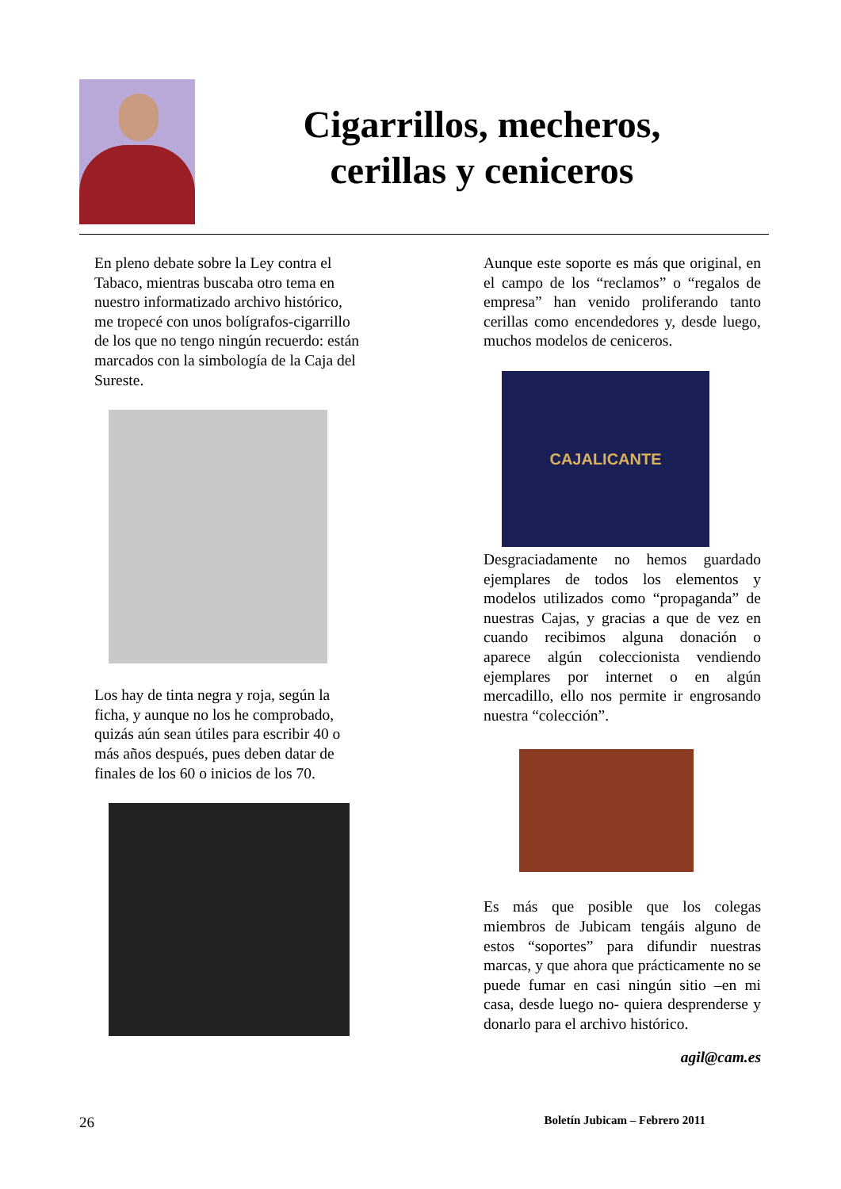Cigarrillos, mecheros,
cerillas y ceniceros
En pleno debate sobre la Ley contra el Tabaco, mientras buscaba otro tema en nuestro informatizado archivo histórico, me tropecé con unos bolígrafos-cigarrillo de los que no tengo ningún recuerdo: están marcados con la simbología de la Caja del Sureste.
Los hay de tinta negra y roja, según la ficha, y aunque no los he comprobado, quizás aún sean útiles para escribir 40 o más años después, pues deben datar de finales de los 60 o inicios de los 70.
Aunque este soporte es más que original, en el campo de los “reclamos” o “regalos de empresa” han venido proliferando tanto cerillas como encendedores y, desde luego, muchos modelos de ceniceros.
CAJALICANTE
Desgraciadamente no hemos guardado ejemplares de todos los elementos y modelos utilizados como “propaganda” de nuestras Cajas, y gracias a que de vez en cuando recibimos alguna donación o aparece algún coleccionista vendiendo ejemplares por internet o en algún mercadillo, ello nos permite ir engrosando nuestra “colección”.
Es más que posible que los colegas miembros de Jubicam tengáis alguno de estos “soportes” para difundir nuestras marcas, y que ahora que prácticamente no se puede fumar en casi ningún sitio –en mi casa, desde luego no- quiera desprenderse y donarlo para el archivo histórico.
agil@cam.es
26 Boletín Jubicam – Febrero 2011